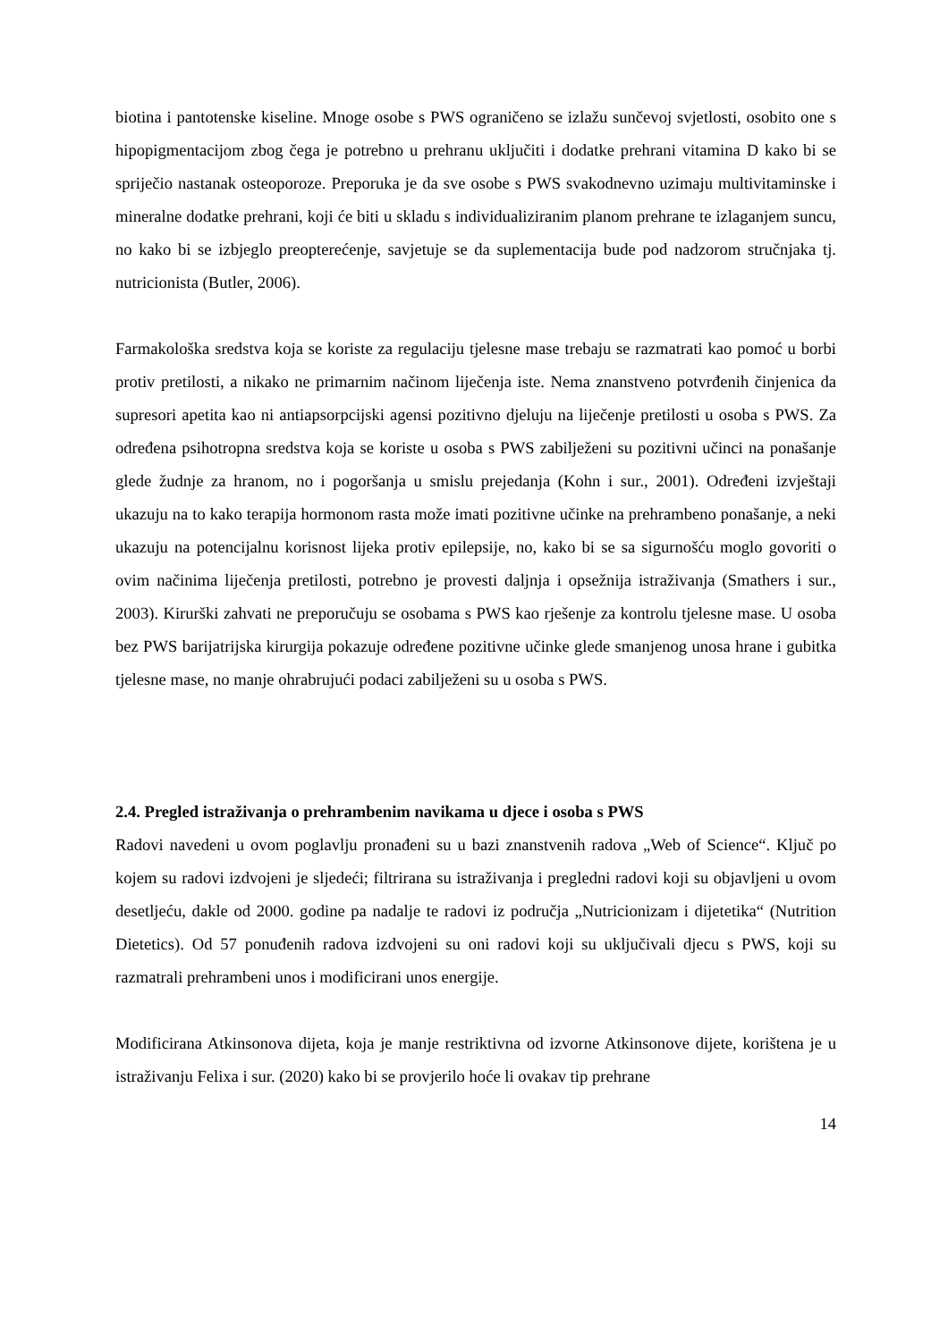biotina i pantotenske kiseline. Mnoge osobe s PWS ograničeno se izlažu sunčevoj svjetlosti, osobito one s hipopigmentacijom zbog čega je potrebno u prehranu uključiti i dodatke prehrani vitamina D kako bi se spriječio nastanak osteoporoze. Preporuka je da sve osobe s PWS svakodnevno uzimaju multivitaminske i mineralne dodatke prehrani, koji će biti u skladu s individualiziranim planom prehrane te izlaganjem suncu, no kako bi se izbjeglo preopterećenje, savjetuje se da suplementacija bude pod nadzorom stručnjaka tj. nutricionista (Butler, 2006).
Farmakološka sredstva koja se koriste za regulaciju tjelesne mase trebaju se razmatrati kao pomoć u borbi protiv pretilosti, a nikako ne primarnim načinom liječenja iste. Nema znanstveno potvrđenih činjenica da supresori apetita kao ni antiapsorpcijski agensi pozitivno djeluju na liječenje pretilosti u osoba s PWS. Za određena psihotropna sredstva koja se koriste u osoba s PWS zabilježeni su pozitivni učinci na ponašanje glede žudnje za hranom, no i pogoršanja u smislu prejedanja (Kohn i sur., 2001). Određeni izvještaji ukazuju na to kako terapija hormonom rasta može imati pozitivne učinke na prehrambeno ponašanje, a neki ukazuju na potencijalnu korisnost lijeka protiv epilepsije, no, kako bi se sa sigurnošću moglo govoriti o ovim načinima liječenja pretilosti, potrebno je provesti daljnja i opsežnija istraživanja (Smathers i sur., 2003). Kirurški zahvati ne preporučuju se osobama s PWS kao rješenje za kontrolu tjelesne mase. U osoba bez PWS barijatrijska kirurgija pokazuje određene pozitivne učinke glede smanjenog unosa hrane i gubitka tjelesne mase, no manje ohrabrujući podaci zabilježeni su u osoba s PWS.
2.4. Pregled istraživanja o prehrambenim navikama u djece i osoba s PWS
Radovi navedeni u ovom poglavlju pronađeni su u bazi znanstvenih radova „Web of Science“. Ključ po kojem su radovi izdvojeni je sljedeći; filtrirana su istraživanja i pregledni radovi koji su objavljeni u ovom desetljeću, dakle od 2000. godine pa nadalje te radovi iz područja „Nutricionizam i dijetetika“ (Nutrition Dietetics). Od 57 ponuđenih radova izdvojeni su oni radovi koji su uključivali djecu s PWS, koji su razmatrali prehrambeni unos i modificirani unos energije.
Modificirana Atkinsonova dijeta, koja je manje restriktivna od izvorne Atkinsonove dijete, korištena je u istraživanju Felixa i sur. (2020) kako bi se provjerilo hoće li ovakav tip prehrane
14